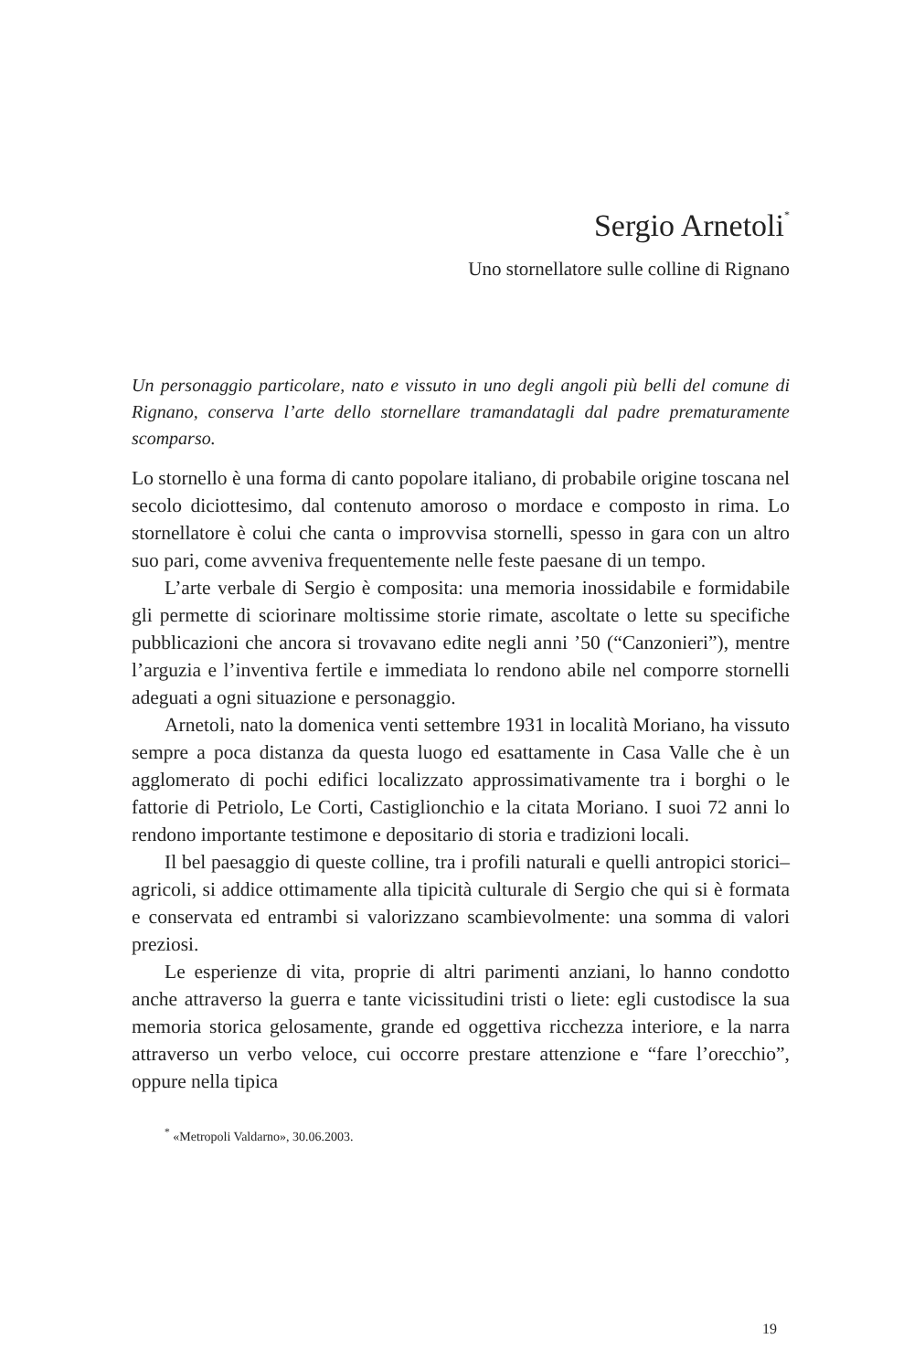Sergio Arnetoli<sup>*</sup>
Uno stornellatore sulle colline di Rignano
Un personaggio particolare, nato e vissuto in uno degli angoli più belli del comune di Rignano, conserva l’arte dello stornellare tramandatagli dal padre prematuramente scomparso.
Lo stornello è una forma di canto popolare italiano, di probabile origine toscana nel secolo diciottesimo, dal contenuto amoroso o mordace e composto in rima. Lo stornellatore è colui che canta o improvvisa stornelli, spesso in gara con un altro suo pari, come avveniva frequentemente nelle feste paesane di un tempo.
L’arte verbale di Sergio è composita: una memoria inossidabile e formidabile gli permette di sciorinare moltissime storie rimate, ascoltate o lette su specifiche pubblicazioni che ancora si trovavano edite negli anni ’50 (“Canzonieri”), mentre l’arguzia e l’inventiva fertile e immediata lo rendono abile nel comporre stornelli adeguati a ogni situazione e personaggio.
Arnetoli, nato la domenica venti settembre 1931 in località Moriano, ha vissuto sempre a poca distanza da questa luogo ed esattamente in Casa Valle che è un agglomerato di pochi edifici localizzato approssimativamente tra i borghi o le fattorie di Petriolo, Le Corti, Castiglionchio e la citata Moriano. I suoi 72 anni lo rendono importante testimone e depositario di storia e tradizioni locali.
Il bel paesaggio di queste colline, tra i profili naturali e quelli antropici storici–agricoli, si addice ottimamente alla tipicità culturale di Sergio che qui si è formata e conservata ed entrambi si valorizzano scambievolmente: una somma di valori preziosi.
Le esperienze di vita, proprie di altri parimenti anziani, lo hanno condotto anche attraverso la guerra e tante vicissitudini tristi o liete: egli custodisce la sua memoria storica gelosamente, grande ed oggettiva ricchezza interiore, e la narra attraverso un verbo veloce, cui occorre prestare attenzione e “fare l’orecchio”, oppure nella tipica
<sup>*</sup> «Metropoli Valdarno», 30.06.2003.
19